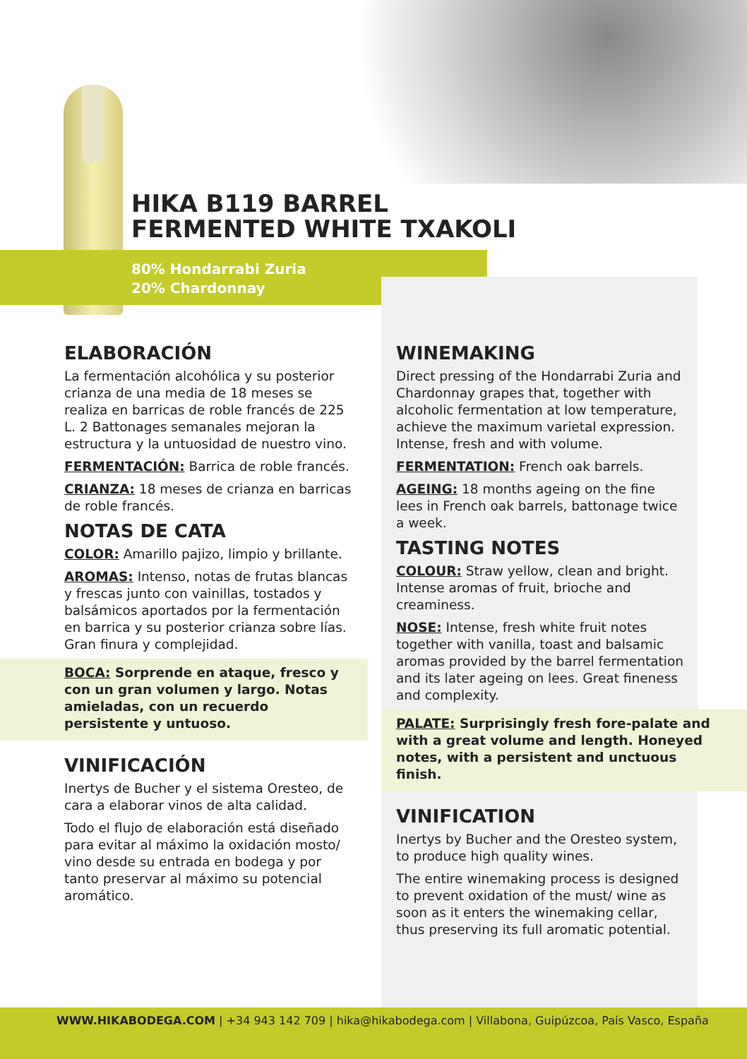80% Hondarrabi Zuria
20% Chardonnay
HIKA B119 BARREL
FERMENTED WHITE TXAKOLI
ELABORACIÓN
La fermentación alcohólica y su posterior crianza de una media de 18 meses se realiza en barricas de roble francés de 225 L. 2 Battonages semanales mejoran la estructura y la untuosidad de nuestro vino.
FERMENTACIÓN: Barrica de roble francés.
CRIANZA: 18 meses de crianza en barricas de roble francés.
NOTAS DE CATA
COLOR: Amarillo pajizo, limpio y brillante.
AROMAS: Intenso, notas de frutas blancas y frescas junto con vainillas, tostados y balsámicos aportados por la fermentación en barrica y su posterior crianza sobre lías. Gran finura y complejidad.
BOCA: Sorprende en ataque, fresco y con un gran volumen y largo. Notas amieladas, con un recuerdo persistente y untuoso.
VINIFICACIÓN
Inertys de Bucher y el sistema Oresteo, de cara a elaborar vinos de alta calidad.
Todo el flujo de elaboración está diseñado para evitar al máximo la oxidación mosto/ vino desde su entrada en bodega y por tanto preservar al máximo su potencial aromático.
WINEMAKING
Direct pressing of the Hondarrabi Zuria and Chardonnay grapes that, together with alcoholic fermentation at low temperature, achieve the maximum varietal expression. Intense, fresh and with volume.
FERMENTATION: French oak barrels.
AGEING: 18 months ageing on the fine lees in French oak barrels, battonage twice a week.
TASTING NOTES
COLOUR: Straw yellow, clean and bright. Intense aromas of fruit, brioche and creaminess.
NOSE: Intense, fresh white fruit notes together with vanilla, toast and balsamic aromas provided by the barrel fermentation and its later ageing on lees. Great fineness and complexity.
PALATE: Surprisingly fresh fore-palate and with a great volume and length. Honeyed notes, with a persistent and unctuous finish.
VINIFICATION
Inertys by Bucher and the Oresteo system, to produce high quality wines.
The entire winemaking process is designed to prevent oxidation of the must/ wine as soon as it enters the winemaking cellar, thus preserving its full aromatic potential.
WWW.HIKABODEGA.COM | +34 943 142 709 | hika@hikabodega.com | Villabona, Guipúzcoa, País Vasco, España